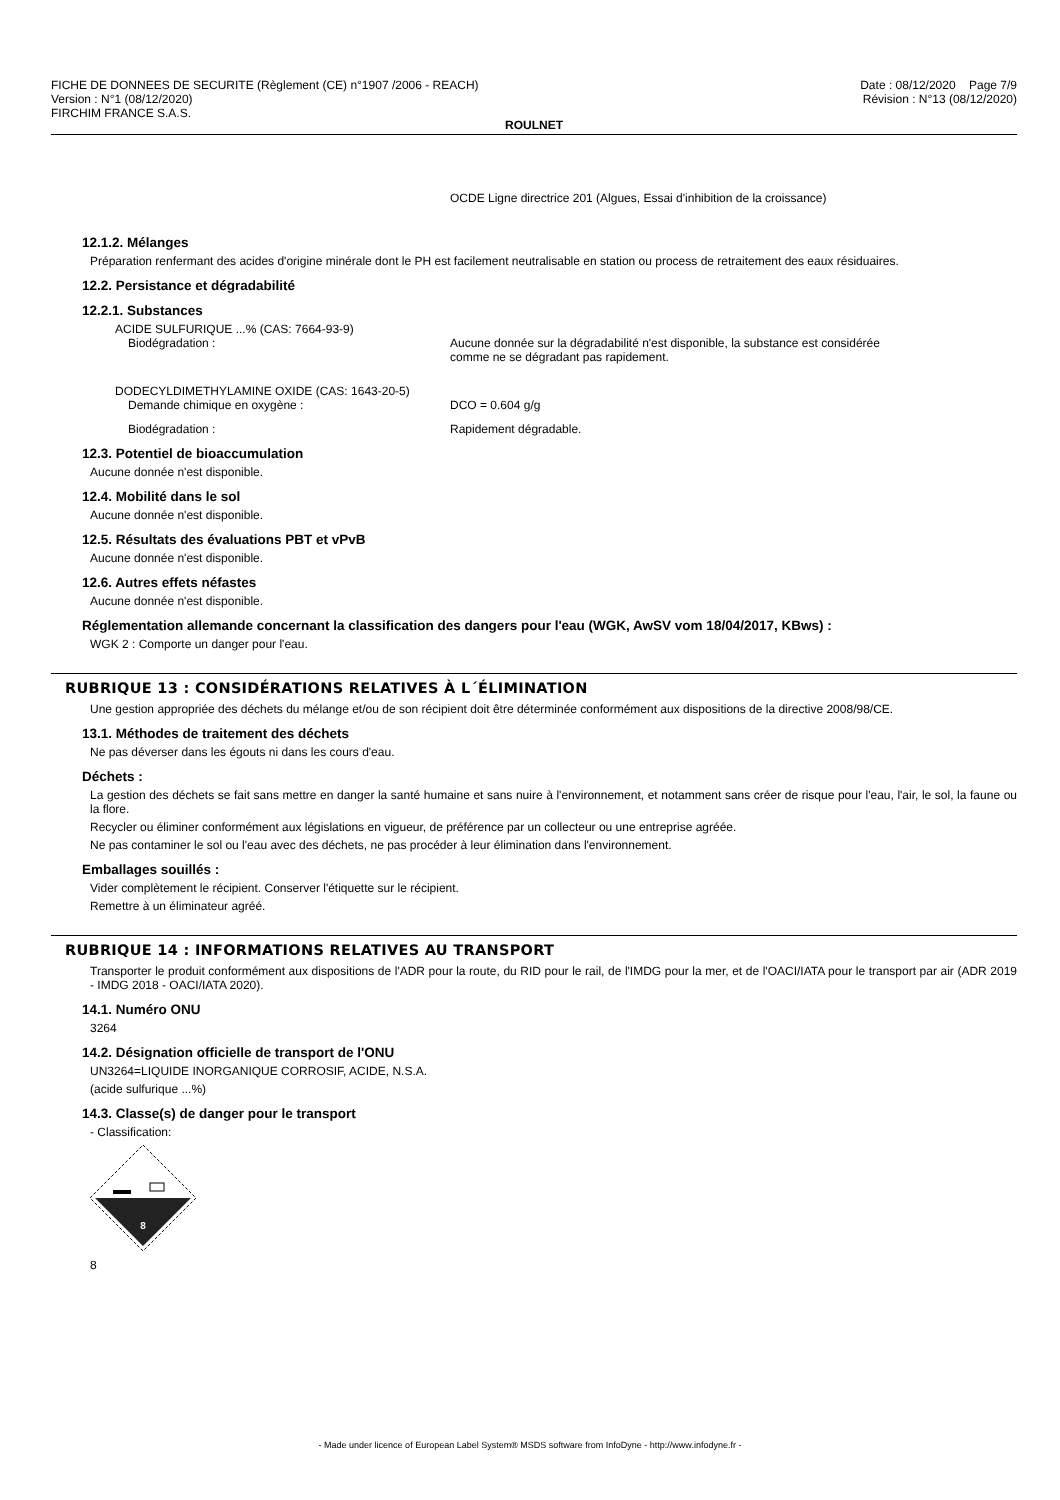FICHE DE DONNEES DE SECURITE (Règlement (CE) n°1907 /2006 - REACH)
Version : N°1 (08/12/2020)
FIRCHIM FRANCE S.A.S.
Date : 08/12/2020 Page 7/9
Révision : N°13 (08/12/2020)
ROULNET
OCDE Ligne directrice 201 (Algues, Essai d'inhibition de la croissance)
12.1.2. Mélanges
Préparation renfermant des acides d'origine minérale dont le PH est facilement neutralisable en station ou process de retraitement des eaux résiduaires.
12.2. Persistance et dégradabilité
12.2.1. Substances
ACIDE SULFURIQUE ...% (CAS: 7664-93-9)
Biodégradation : Aucune donnée sur la dégradabilité n'est disponible, la substance est considérée
comme ne se dégradant pas rapidement.
DODECYLDIMETHYLAMINE OXIDE (CAS: 1643-20-5)
Demande chimique en oxygène : DCO = 0.604 g/g
Biodégradation : Rapidement dégradable.
12.3. Potentiel de bioaccumulation
Aucune donnée n'est disponible.
12.4. Mobilité dans le sol
Aucune donnée n'est disponible.
12.5. Résultats des évaluations PBT et vPvB
Aucune donnée n'est disponible.
12.6. Autres effets néfastes
Aucune donnée n'est disponible.
Réglementation allemande concernant la classification des dangers pour l'eau (WGK, AwSV vom 18/04/2017, KBws) :
WGK 2 : Comporte un danger pour l'eau.
RUBRIQUE 13 : CONSIDÉRATIONS RELATIVES À L´ÉLIMINATION
Une gestion appropriée des déchets du mélange et/ou de son récipient doit être déterminée conformément aux dispositions de la directive 2008/98/CE.
13.1. Méthodes de traitement des déchets
Ne pas déverser dans les égouts ni dans les cours d'eau.
Déchets :
La gestion des déchets se fait sans mettre en danger la santé humaine et sans nuire à l'environnement, et notamment sans créer de risque pour l'eau, l'air, le sol, la faune ou la flore.
Recycler ou éliminer conformément aux législations en vigueur, de préférence par un collecteur ou une entreprise agréée.
Ne pas contaminer le sol ou l'eau avec des déchets, ne pas procéder à leur élimination dans l'environnement.
Emballages souillés :
Vider complètement le récipient. Conserver l'étiquette sur le récipient.
Remettre à un éliminateur agréé.
RUBRIQUE 14 : INFORMATIONS RELATIVES AU TRANSPORT
Transporter le produit conformément aux dispositions de l'ADR pour la route, du RID pour le rail, de l'IMDG pour la mer, et de l'OACI/IATA pour le transport par air (ADR 2019 - IMDG 2018 - OACI/IATA 2020).
14.1. Numéro ONU
3264
14.2. Désignation officielle de transport de l'ONU
UN3264=LIQUIDE INORGANIQUE CORROSIF, ACIDE, N.S.A.
(acide sulfurique ...%)
14.3. Classe(s) de danger pour le transport
- Classification:
8
8
- Made under licence of European Label System® MSDS software from InfoDyne - http://www.infodyne.fr -